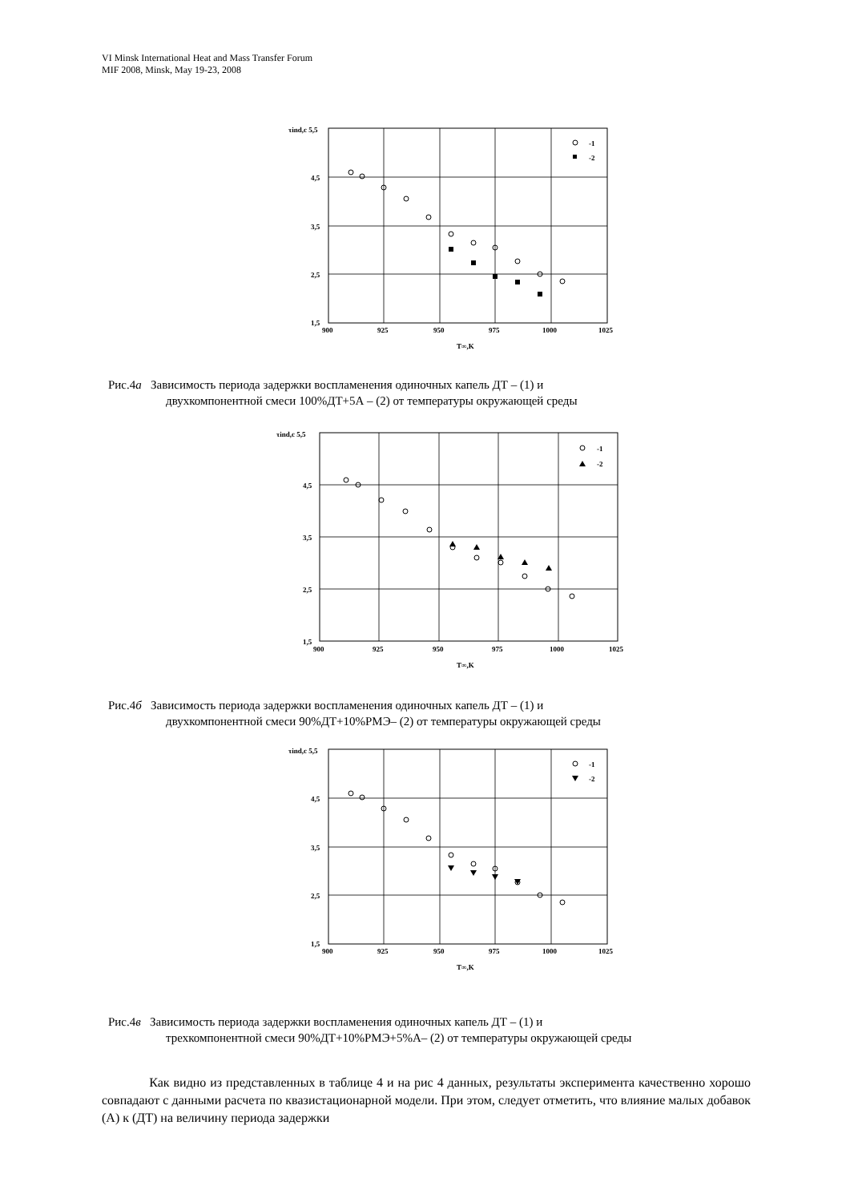VI Minsk International Heat and Mass Transfer Forum
MIF 2008, Minsk, May 19-23, 2008
τind,c 5,5
4,5
3,5
2,5
1,5
900
925
950
975
1000
1025
T∞,K
-1
-2
Рис.4а Зависимость периода задержки воспламенения одиночных капель ДТ – (1) и
двухкомпонентной смеси 100%ДТ+5А – (2) от температуры окружающей среды
τind,c 5,5
4,5
3,5
2,5
1,5
900
925
950
975
1000
1025
T∞,K
-1
-2
Рис.4б Зависимость периода задержки воспламенения одиночных капель ДТ – (1) и
двухкомпонентной смеси 90%ДТ+10%РМЭ– (2) от температуры окружающей среды
τind,c 5,5
4,5
3,5
2,5
1,5
900
925
950
975
1000
1025
T∞,K
-1
-2
Рис.4в Зависимость периода задержки воспламенения одиночных капель ДТ – (1) и
трехкомпонентной смеси 90%ДТ+10%РМЭ+5%А– (2) от температуры окружающей среды
Как видно из представленных в таблице 4 и на рис 4 данных, результаты эксперимента качественно хорошо совпадают с данными расчета по квазистационарной модели. При этом, следует отметить, что влияние малых добавок (А) к (ДТ) на величину периода задержки